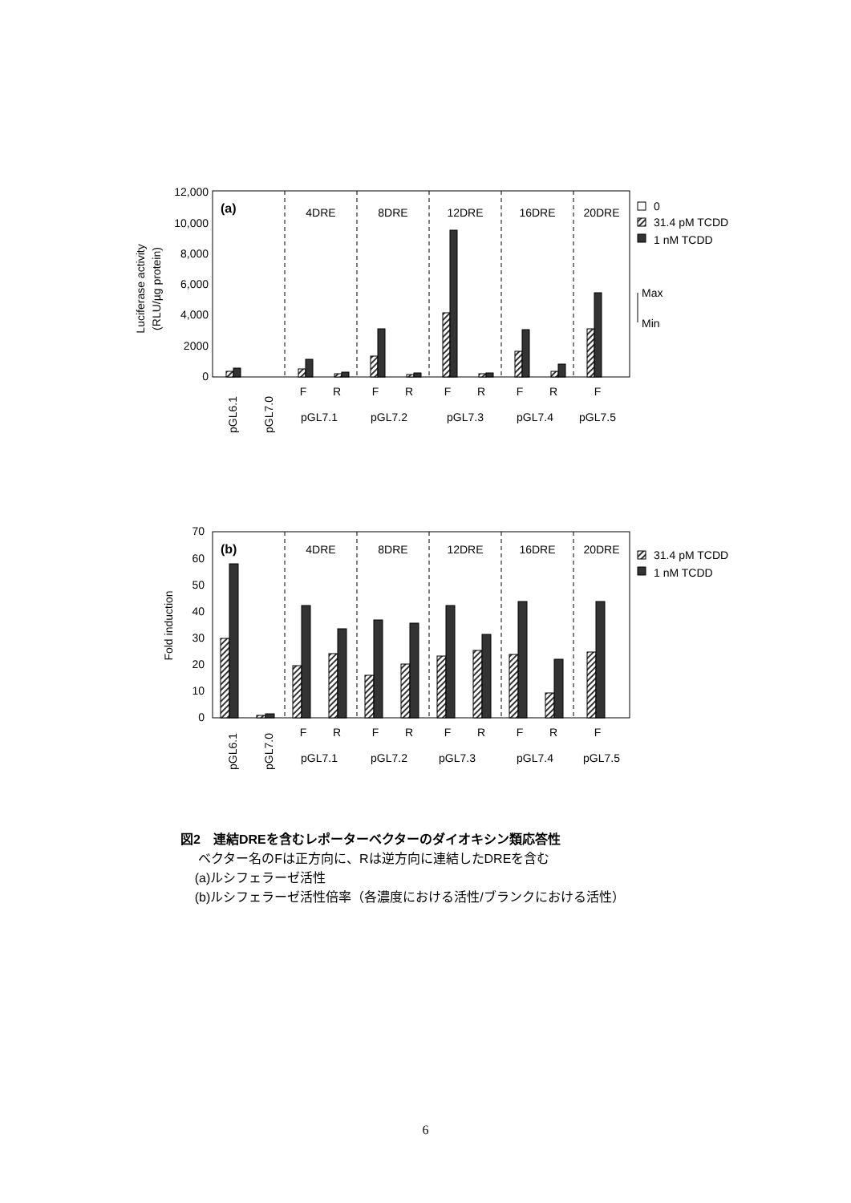12,000
10,000
8,000
6,000
4,000
2000
0
Luciferase activity
(RLU/µg protein)
(a)
4DRE
8DRE
12DRE
16DRE
20DRE
F
R
F
R
F
R
F
R
F
pGL7.1
pGL7.2
pGL7.3
pGL7.4
pGL7.5
pGL6.1
pGL7.0
0
31.4 pM TCDD
1 nM TCDD
Max
Min
70
60
50
40
30
20
10
0
Fold induction
(b)
4DRE
8DRE
12DRE
16DRE
20DRE
F
R
F
R
F
R
F
R
F
pGL7.1
pGL7.2
pGL7.3
pGL7.4
pGL7.5
pGL6.1
pGL7.0
31.4 pM TCDD
1 nM TCDD
図2　連結DREを含むレポーターベクターのダイオキシン類応答性
ベクター名のFは正方向に、Rは逆方向に連結したDREを含む
(a)ルシフェラーゼ活性
(b)ルシフェラーゼ活性倍率（各濃度における活性/ブランクにおける活性）
6